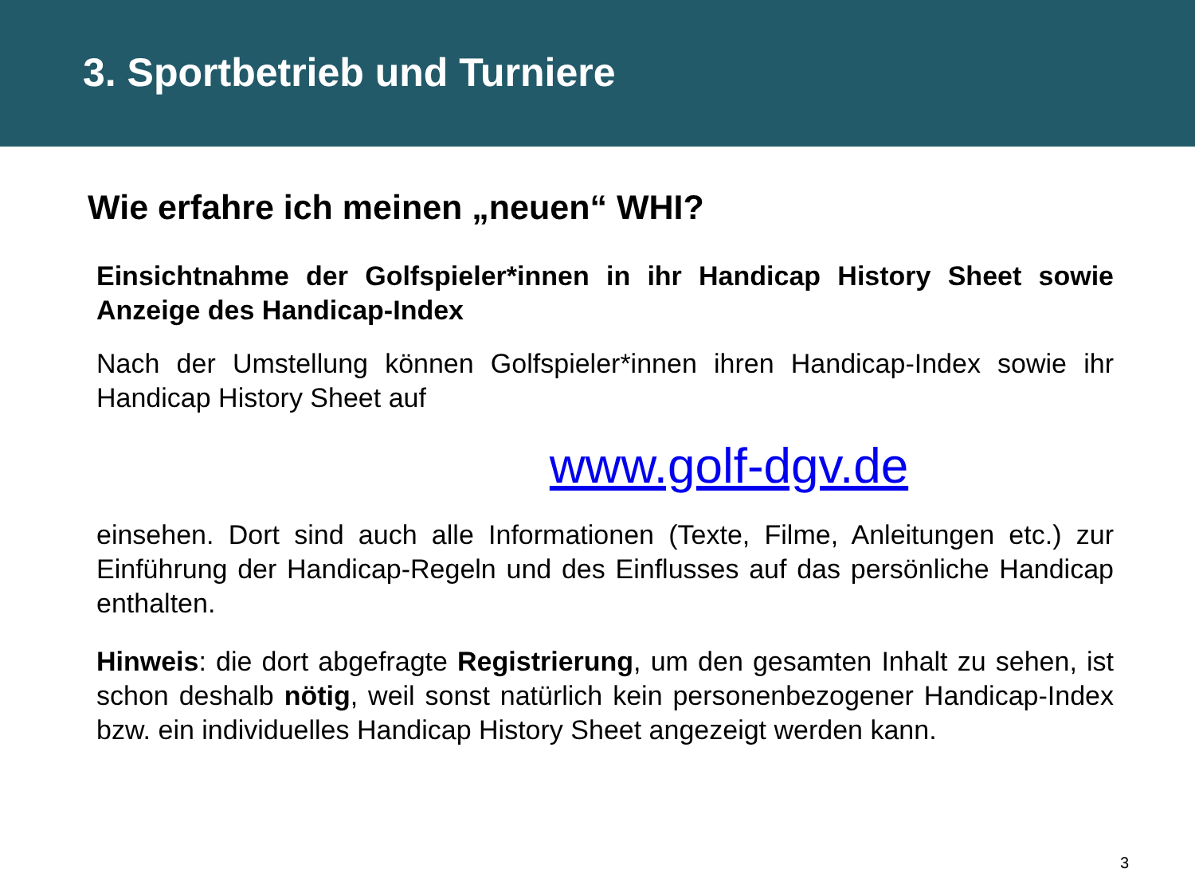3. Sportbetrieb und Turniere
Wie erfahre ich meinen „neuen“ WHI?
Einsichtnahme der Golfspieler*innen in ihr Handicap History Sheet sowie Anzeige des Handicap-Index
Nach der Umstellung können Golfspieler*innen ihren Handicap-Index sowie ihr Handicap History Sheet auf
www.golf-dgv.de
einsehen. Dort sind auch alle Informationen (Texte, Filme, Anleitungen etc.) zur Einführung der Handicap-Regeln und des Einflusses auf das persönliche Handicap enthalten.
Hinweis: die dort abgefragte Registrierung, um den gesamten Inhalt zu sehen, ist schon deshalb nötig, weil sonst natürlich kein personenbezogener Handicap-Index bzw. ein individuelles Handicap History Sheet angezeigt werden kann.
3